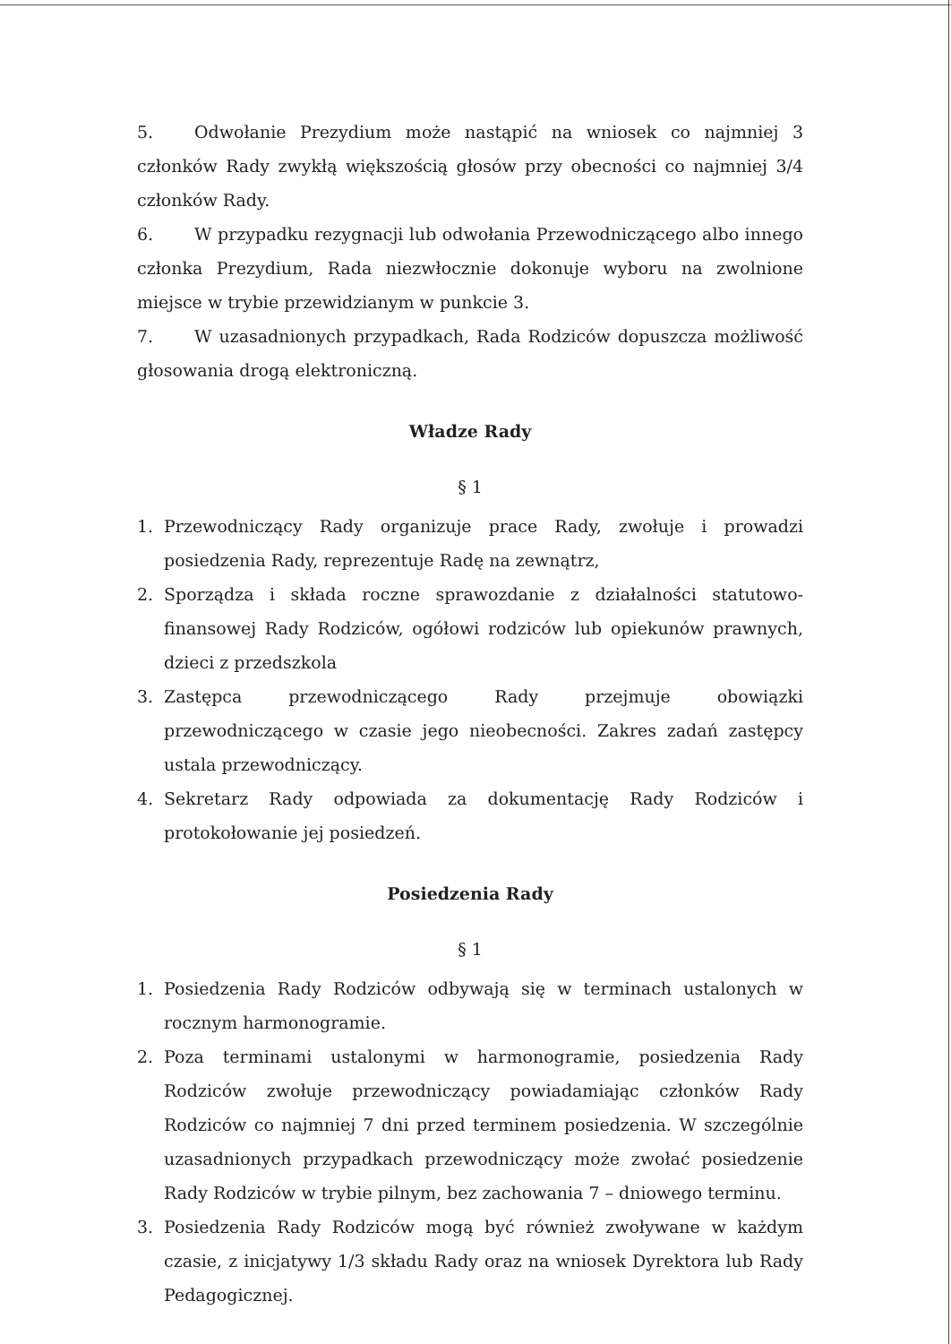5. Odwołanie Prezydium może nastąpić na wniosek co najmniej 3 członków Rady zwykłą większością głosów przy obecności co najmniej 3/4 członków Rady.
6. W przypadku rezygnacji lub odwołania Przewodniczącego albo innego członka Prezydium, Rada niezwłocznie dokonuje wyboru na zwolnione miejsce w trybie przewidzianym w punkcie 3.
7. W uzasadnionych przypadkach, Rada Rodziców dopuszcza możliwość głosowania drogą elektroniczną.
Władze Rady
§ 1
1. Przewodniczący Rady organizuje prace Rady, zwołuje i prowadzi posiedzenia Rady, reprezentuje Radę na zewnątrz,
2. Sporządza i składa roczne sprawozdanie z działalności statutowo-finansowej Rady Rodziców, ogółowi rodziców lub opiekunów prawnych, dzieci z przedszkola
3. Zastępca przewodniczącego Rady przejmuje obowiązki przewodniczącego w czasie jego nieobecności. Zakres zadań zastępcy ustala przewodniczący.
4. Sekretarz Rady odpowiada za dokumentację Rady Rodziców i protokołowanie jej posiedzeń.
Posiedzenia Rady
§ 1
1. Posiedzenia Rady Rodziców odbywają się w terminach ustalonych w rocznym harmonogramie.
2. Poza terminami ustalonymi w harmonogramie, posiedzenia Rady Rodziców zwołuje przewodniczący powiadamiając członków Rady Rodziców co najmniej 7 dni przed terminem posiedzenia. W szczególnie uzasadnionych przypadkach przewodniczący może zwołać posiedzenie Rady Rodziców w trybie pilnym, bez zachowania 7 – dniowego terminu.
3. Posiedzenia Rady Rodziców mogą być również zwoływane w każdym czasie, z inicjatywy 1/3 składu Rady oraz na wniosek Dyrektora lub Rady Pedagogicznej.